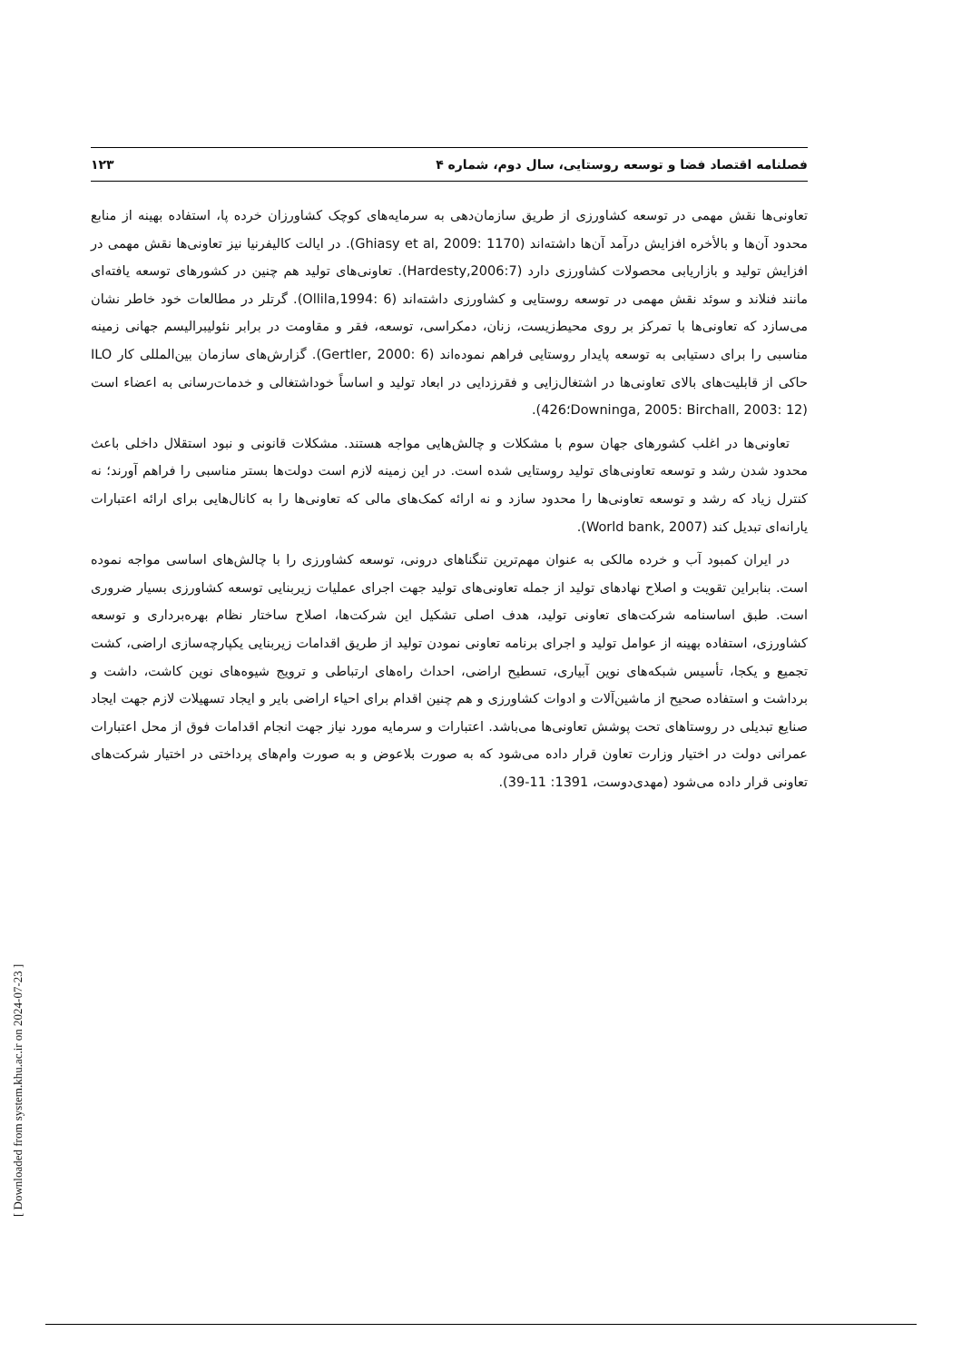فصلنامه اقتصاد فضا و توسعه روستایی، سال دوم، شماره ۴ ۱۲۳
تعاونی‌ها نقش مهمی در توسعه کشاورزی از طریق سازمان‌دهی به سرمایه‌های کوچک کشاورزان خرده پا، استفاده بهینه از منابع محدود آن‌ها و بالأخره افزایش درآمد آن‌ها داشته‌اند (Ghiasy et al, 2009: 1170). در ایالت کالیفرنیا نیز تعاونی‌ها نقش مهمی در افزایش تولید و بازاریابی محصولات کشاورزی دارد (Hardesty,2006:7). تعاونی‌های تولید هم چنین در کشورهای توسعه یافته‌ای مانند فنلاند و سوئد نقش مهمی در توسعه روستایی و کشاورزی داشته‌اند (Ollila,1994: 6). گرتلر در مطالعات خود خاطر نشان می‌سازد که تعاونی‌ها با تمرکز بر روی محیط‌زیست، زنان، دمکراسی، توسعه، فقر و مقاومت در برابر نئولیبرالیسم جهانی زمینه مناسبی را برای دستیابی به توسعه پایدار روستایی فراهم نموده‌اند (Gertler, 2000: 6). گزارش‌های سازمان بین‌المللی کار ILO حاکی از قابلیت‌های بالای تعاونی‌ها در اشتغال‌زایی و فقرزدایی در ابعاد تولید و اساساً خوداشتغالی و خدمات‌رسانی به اعضاء است (Downinga, 2005: Birchall, 2003: 12؛426).
تعاونی‌ها در اغلب کشورهای جهان سوم با مشکلات و چالش‌هایی مواجه هستند. مشکلات قانونی و نبود استقلال داخلی باعث محدود شدن رشد و توسعه تعاونی‌های تولید روستایی شده است. در این زمینه لازم است دولت‌ها بستر مناسبی را فراهم آورند؛ نه کنترل زیاد که رشد و توسعه تعاونی‌ها را محدود سازد و نه ارائه کمک‌های مالی که تعاونی‌ها را به کانال‌هایی برای ارائه اعتبارات یارانه‌ای تبدیل کند (World bank, 2007).
در ایران کمبود آب و خرده مالکی به عنوان مهم‌ترین تنگناهای درونی، توسعه کشاورزی را با چالش‌های اساسی مواجه نموده است. بنابراین تقویت و اصلاح نهادهای تولید از جمله تعاونی‌های تولید جهت اجرای عملیات زیربنایی توسعه کشاورزی بسیار ضروری است. طبق اساسنامه شرکت‌های تعاونی تولید، هدف اصلی تشکیل این شرکت‌ها، اصلاح ساختار نظام بهره‌برداری و توسعه کشاورزی، استفاده بهینه از عوامل تولید و اجرای برنامه تعاونی نمودن تولید از طریق اقدامات زیربنایی یکپارچه‌سازی اراضی، کشت تجمیع و یکجا، تأسیس شبکه‌های نوین آبیاری، تسطیح اراضی، احداث راه‌های ارتباطی و ترویج شیوه‌های نوین کاشت، داشت و برداشت و استفاده صحیح از ماشین‌آلات و ادوات کشاورزی و هم چنین اقدام برای احیاء اراضی بایر و ایجاد تسهیلات لازم جهت ایجاد صنایع تبدیلی در روستاهای تحت پوشش تعاونی‌ها می‌باشد. اعتبارات و سرمایه مورد نیاز جهت انجام اقدامات فوق از محل اعتبارات عمرانی دولت در اختیار وزارت تعاون قرار داده می‌شود که به صورت بلاعوض و به صورت وام‌های پرداختی در اختیار شرکت‌های تعاونی قرار داده می‌شود (مهدی‌دوست، 1391: 11-39).
[ Downloaded from system.khu.ac.ir on 2024-07-23 ]